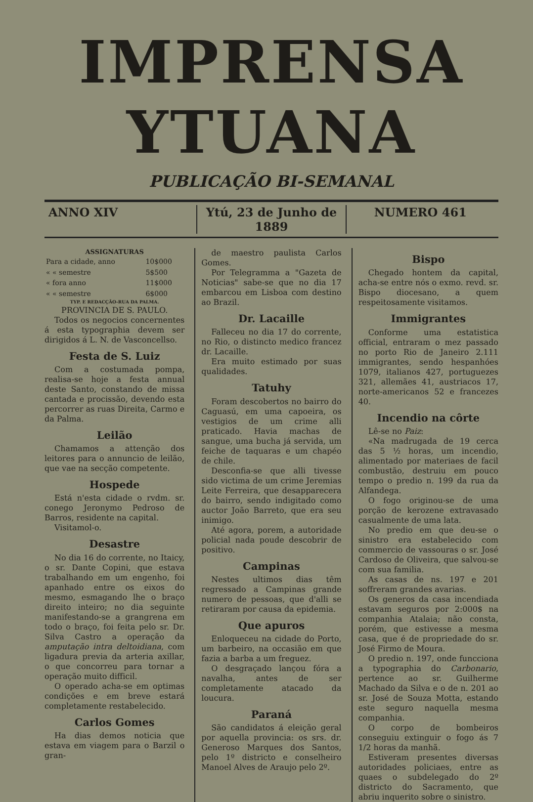IMPRENSA YTUANA
PUBLICAÇÃO BI-SEMANAL
ANNO XIV Ytú, 23 de Junho de 1889 NUMERO 461
ASSIGNATURAS
| Para a cidade, anno | 10$000 |
| « « semestre | 5$500 |
| « fora anno | 11$000 |
| « « semestre | 6$000 |
TYP. E REDACÇÃO-RUA DA PALMA.
PROVINCIA DE S. PAULO.
Todos os negocios concernentes á esta typographia devem ser dirigidos á L. N. de Vasconcellso.
Festa de S. Luiz
Com a costumada pompa, realisa-se hoje a festa annual deste Santo, constando de missa cantada e procissão, devendo esta percorrer as ruas Direita, Carmo e da Palma.
Leilão
Chamamos a attenção dos leitores para o annuncio de leilão, que vae na secção competente.
Hospede
Está n'esta cidade o rvdm. sr. conego Jeronymo Pedroso de Barros, residente na capital.
Visitamol-o.
Desastre
No dia 16 do corrente, no Itaicy, o sr. Dante Copini, que estava trabalhando em um engenho, foi apanhado entre os eixos do mesmo, esmagando lhe o braço direito inteiro; no dia seguinte manifestando-se a grangrena em todo o braço, foi feita pelo sr. Dr. Silva Castro a operação da amputação intra deltoidiana, com ligadura previa da arteria axillar, o que concorreu para tornar a operação muito difficil.
O operado acha-se em optimas condições e em breve estará completamente restabelecido.
Carlos Gomes
Ha dias demos noticia que estava em viagem para o Barzil o gran-
de maestro paulista Carlos Gomes.
Por Telegramma a "Gazeta de Noticias" sabe-se que no dia 17 embarcou em Lisboa com destino ao Brazil.
Dr. Lacaille
Falleceu no dia 17 do corrente, no Rio, o distincto medico francez dr. Lacaille.
Era muito estimado por suas qualidades.
Tatuhy
Foram descobertos no bairro do Caguasú, em uma capoeira, os vestigios de um crime alli praticado. Havia machas de sangue, uma bucha já servida, um feiche de taquaras e um chapéo de chile.
Desconfia-se que alli tivesse sido victima de um crime Jeremias Leite Ferreira, que desapparecera do bairro, sendo indigitado como auctor João Barreto, que era seu inimigo.
Até agora, porem, a autoridade policial nada poude descobrir de positivo.
Campinas
Nestes ultimos dias têm regressado a Campinas grande numero de pessoas, que d'alli se retiraram por causa da epidemia.
Que apuros
Enloqueceu na cidade do Porto, um barbeiro, na occasião em que fazia a barba a um freguez.
O desgraçado lançou fóra a navalha, antes de ser completamente atacado da loucura.
Paraná
São candidatos á eleição geral por aquella provincia: os srs. dr. Generoso Marques dos Santos, pelo 1º districto e conselheiro Manoel Alves de Araujo pelo 2º.
Bispo
Chegado hontem da capital, acha-se entre nós o exmo. revd. sr. Bispo diocesano, a quem respeitosamente visitamos.
Immigrantes
Conforme uma estatistica official, entraram o mez passado no porto Rio de Janeiro 2.111 immigrantes, sendo hespanhóes 1079, italianos 427, portuguezes 321, allemães 41, austriacos 17, norte-americanos 52 e francezes 40.
Incendio na côrte
Lê-se no Paiz:
«Na madrugada de 19 cerca das 5 ½ horas, um incendio, alimentado por materiaes de facil combustão, destruiu em pouco tempo o predio n. 199 da rua da Alfandega.
O fogo originou-se de uma porção de kerozene extravasado casualmente de uma lata.
No predio em que deu-se o sinistro era estabelecido com commercio de vassouras o sr. José Cardoso de Oliveira, que salvou-se com sua familia.
As casas de ns. 197 e 201 soffreram grandes avarias.
Os generos da casa incendiada estavam seguros por 2:000$ na companhia Atalaia; não consta, porém, que estivesse a mesma casa, que é de propriedade do sr. José Firmo de Moura.
O predio n. 197, onde funcciona a typographia do Carbonario, pertence ao sr. Guilherme Machado da Silva e o de n. 201 ao sr. José de Souza Motta, estando este seguro naquella mesma companhia.
O corpo de bombeiros conseguiu extinguir o fogo ás 7 1/2 horas da manhã.
Estiveram presentes diversas autoridades policiaes, entre as quaes o subdelegado do 2º districto do Sacramento, que abriu inquerito sobre o sinistro.